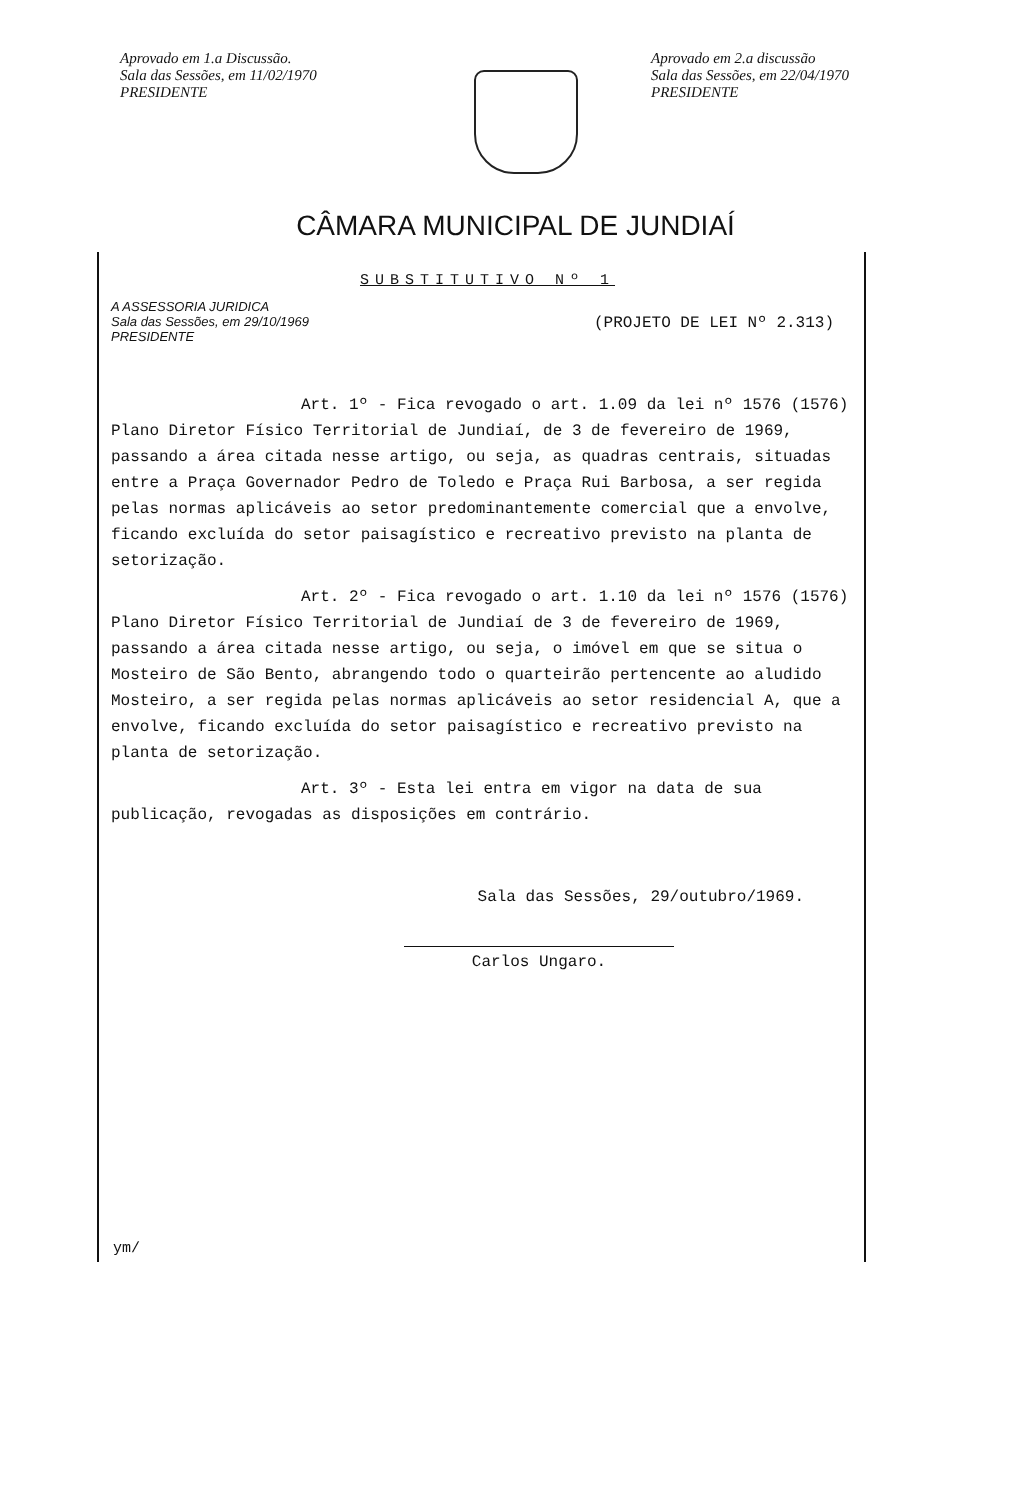Aprovado em 1.a Discussão.
Sala das Sessões, em 11/02/1970
PRESIDENTE
Aprovado em 2.a discussão
Sala das Sessões, em 22/04/1970
PRESIDENTE
CÂMARA MUNICIPAL DE JUNDIAÍ
SUBSTITUTIVO Nº 1
A ASSESSORIA JURIDICA
Sala das Sessões, em 29/10/1969
PRESIDENTE
(PROJETO DE LEI Nº 2.313)
Art. 1º - Fica revogado o art. 1.09 da lei nº 1576 (1576) Plano Diretor Físico Territorial de Jundiaí, de 3 de fevereiro de 1969, passando a área citada nesse artigo, ou seja, as quadras centrais, situadas entre a Praça Governador Pedro de Toledo e Praça Rui Barbosa, a ser regida pelas normas aplicáveis ao setor predominantemente comercial que a envolve, ficando excluída do setor paisagístico e recreativo previsto na planta de setorização.
Art. 2º - Fica revogado o art. 1.10 da lei nº 1576 (1576) Plano Diretor Físico Territorial de Jundiaí de 3 de fevereiro de 1969, passando a área citada nesse artigo, ou seja, o imóvel em que se situa o Mosteiro de São Bento, abrangendo todo o quarteirão pertencente ao aludido Mosteiro, a ser regida pelas normas aplicáveis ao setor residencial A, que a envolve, ficando excluída do setor paisagístico e recreativo previsto na planta de setorização.
Art. 3º - Esta lei entra em vigor na data de sua publicação, revogadas as disposições em contrário.
Sala das Sessões, 29/outubro/1969.
Carlos Ungaro.
ym/